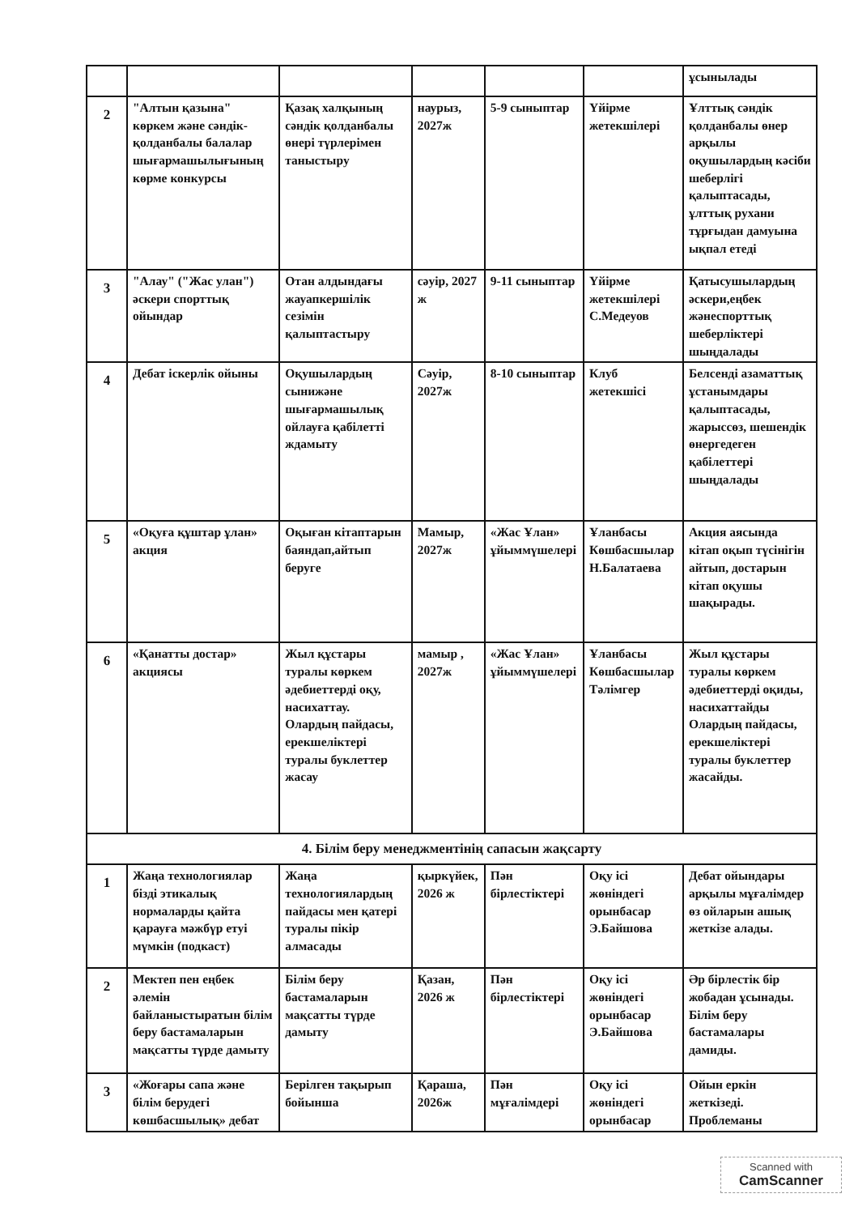| | | | | | | ұсынылады |
| 2 | "Алтын қазына" көркем және сәндік-қолданбалы балалар шығармашылығының көрме конкурсы | Қазақ халқының сәндік қолданбалы өнері түрлерімен таныстыру | наурыз, 2027ж | 5-9 сыныптар | Үйірме жетекшілері | Ұлттық сәндік қолданбалы өнер арқылы оқушылардың кәсіби шеберлігі қалыптасады, ұлттық рухани тұрғыдан дамуына ықпал етеді |
| 3 | "Алау" ("Жас улан") әскери спорттық ойындар | Отан алдындағы жауапкершілік сезімін қалыптастыру | сәуір, 2027 ж | 9-11 сыныптар | Үйірме жетекшілері С.Медеуов | Қатысушылардың әскери,еңбек жәнеспорттық шеберліктері шыңдалады |
| 4 | Дебат іскерлік ойыны | Оқушылардың сынижәне шығармашылық ойлауға қабілетті ждамыту | Сәуір, 2027ж | 8-10 сыныптар | Клуб жетекшісі | Белсенді азаматтық ұстанымдары қалыптасады, жарыссөз, шешендік өнергедеген қабілеттері шыңдалады |
| 5 | «Оқуға құштар ұлан» акция | Оқыған кітаптарын баяндап,айтып беруге | Мамыр, 2027ж | «Жас Ұлан» ұйыммүшелері | Ұланбасы Көшбасшылар Н.Балатаева | Акция аясында кітап оқып түсінігін айтып, достарын кітап оқушы шақырады. |
| 6 | «Қанатты достар» акциясы | Жыл құстары туралы көркем әдебиеттерді оқу, насихаттау. Олардың пайдасы, ерекшеліктері туралы буклеттер жасау | мамыр , 2027ж | «Жас Ұлан» ұйыммүшелері | Ұланбасы Көшбасшылар Тәлімгер | Жыл құстары туралы көркем әдебиеттерді оқиды, насихаттайды Олардың пайдасы, ерекшеліктері туралы буклеттер жасайды. |
| 4. Білім беру менеджментінің сапасын жақсарту | | | | | | |
| 1 | Жаңа технологиялар бізді этикалық нормаларды қайта қарауға мәжбүр етуі мүмкін (подкаст) | Жаңа технологиялардың пайдасы мен қатері туралы пікір алмасады | қыркүйек, 2026 ж | Пән бірлестіктері | Оқу ісі жөніндегі орынбасар Э.Байшова | Дебат ойындары арқылы мұғалімдер өз ойларын ашық жеткізе алады. |
| 2 | Мектеп пен еңбек әлемін байланыстыратын білім беру бастамаларын мақсатты түрде дамыту | Білім беру бастамаларын мақсатты түрде дамыту | Қазан, 2026 ж | Пән бірлестіктері | Оқу ісі жөніндегі орынбасар Э.Байшова | Әр бірлестік бір жобадан ұсынады. Білім беру бастамалары дамиды. |
| 3 | «Жоғары сапа және білім берудегі көшбасшылық» дебат | Берілген тақырып бойынша | Қараша, 2026ж | Пән мұғалімдері | Оқу ісі жөніндегі орынбасар | Ойын еркін жеткізеді. Проблеманы |
Scanned with
CamScanner